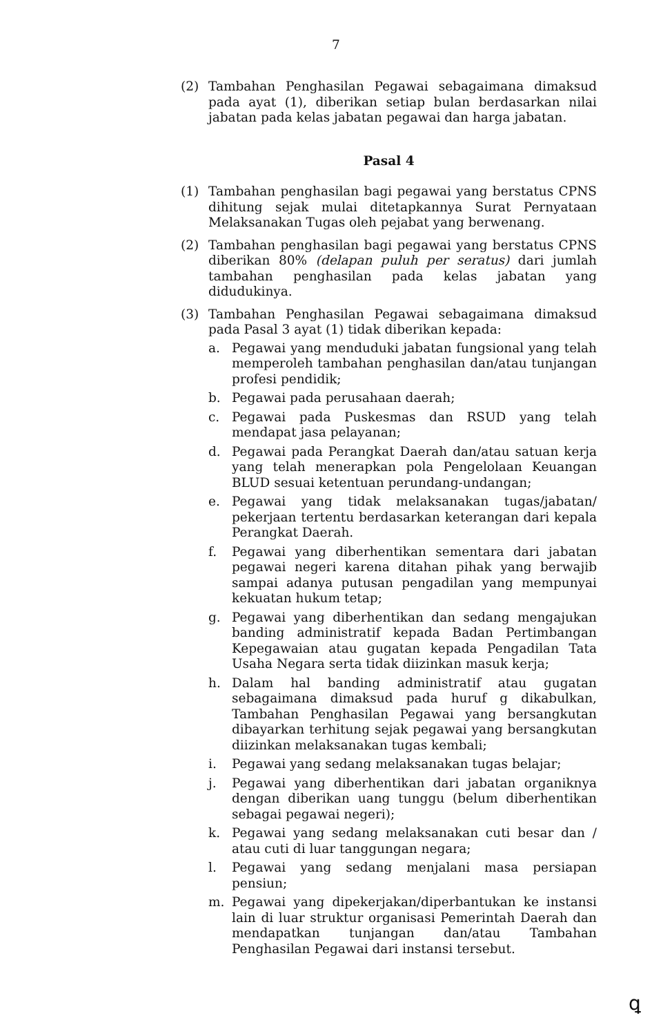7
(2) Tambahan Penghasilan Pegawai sebagaimana dimaksud pada ayat (1), diberikan setiap bulan berdasarkan nilai jabatan pada kelas jabatan pegawai dan harga jabatan.
Pasal 4
(1) Tambahan penghasilan bagi pegawai yang berstatus CPNS dihitung sejak mulai ditetapkannya Surat Pernyataan Melaksanakan Tugas oleh pejabat yang berwenang.
(2) Tambahan penghasilan bagi pegawai yang berstatus CPNS diberikan 80% (delapan puluh per seratus) dari jumlah tambahan penghasilan pada kelas jabatan yang didudukinya.
(3) Tambahan Penghasilan Pegawai sebagaimana dimaksud pada Pasal 3 ayat (1) tidak diberikan kepada:
a. Pegawai yang menduduki jabatan fungsional yang telah memperoleh tambahan penghasilan dan/atau tunjangan profesi pendidik;
b. Pegawai pada perusahaan daerah;
c. Pegawai pada Puskesmas dan RSUD yang telah mendapat jasa pelayanan;
d. Pegawai pada Perangkat Daerah dan/atau satuan kerja yang telah menerapkan pola Pengelolaan Keuangan BLUD sesuai ketentuan perundang-undangan;
e. Pegawai yang tidak melaksanakan tugas/jabatan/ pekerjaan tertentu berdasarkan keterangan dari kepala Perangkat Daerah.
f. Pegawai yang diberhentikan sementara dari jabatan pegawai negeri karena ditahan pihak yang berwajib sampai adanya putusan pengadilan yang mempunyai kekuatan hukum tetap;
g. Pegawai yang diberhentikan dan sedang mengajukan banding administratif kepada Badan Pertimbangan Kepegawaian atau gugatan kepada Pengadilan Tata Usaha Negara serta tidak diizinkan masuk kerja;
h. Dalam hal banding administratif atau gugatan sebagaimana dimaksud pada huruf g dikabulkan, Tambahan Penghasilan Pegawai yang bersangkutan dibayarkan terhitung sejak pegawai yang bersangkutan diizinkan melaksanakan tugas kembali;
i. Pegawai yang sedang melaksanakan tugas belajar;
j. Pegawai yang diberhentikan dari jabatan organiknya dengan diberikan uang tunggu (belum diberhentikan sebagai pegawai negeri);
k. Pegawai yang sedang melaksanakan cuti besar dan / atau cuti di luar tanggungan negara;
l. Pegawai yang sedang menjalani masa persiapan pensiun;
m. Pegawai yang dipekerjakan/diperbantukan ke instansi lain di luar struktur organisasi Pemerintah Daerah dan mendapatkan tunjangan dan/atau Tambahan Penghasilan Pegawai dari instansi tersebut.
ꝗ